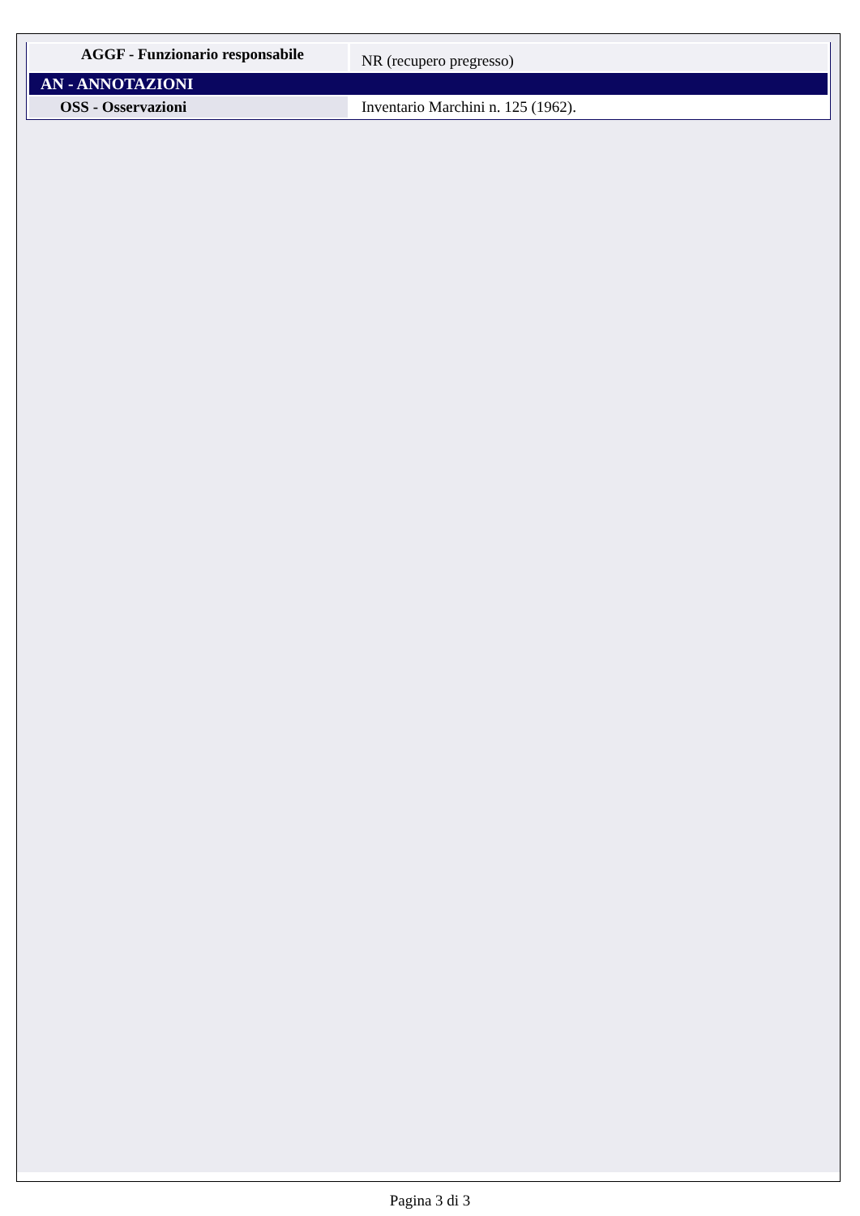| AGGF - Funzionario responsabile | NR (recupero pregresso) |
| AN - ANNOTAZIONI | |
| OSS - Osservazioni | Inventario Marchini n. 125 (1962). |
Pagina 3 di 3